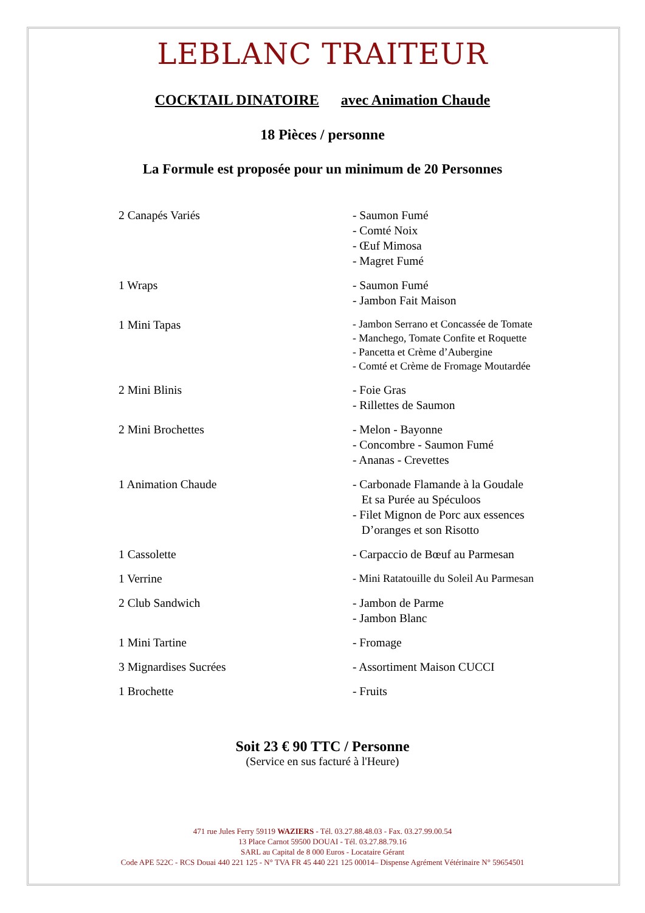LEBLANC TRAITEUR
COCKTAIL DINATOIRE avec Animation Chaude
18 Pièces / personne
La Formule est proposée pour un minimum de 20 Personnes
| 2 Canapés Variés | - Saumon Fumé - Comté Noix - Œuf Mimosa - Magret Fumé |
| 1 Wraps | - Saumon Fumé - Jambon Fait Maison |
| 1 Mini Tapas | - Jambon Serrano et Concassée de Tomate - Manchego, Tomate Confite et Roquette - Pancetta et Crème d’Aubergine - Comté et Crème de Fromage Moutardée |
| 2 Mini Blinis | - Foie Gras - Rillettes de Saumon |
| 2 Mini Brochettes | - Melon - Bayonne - Concombre - Saumon Fumé - Ananas - Crevettes |
| 1 Animation Chaude | - Carbonade Flamande à la Goudale Et sa Purée au Spéculoos - Filet Mignon de Porc aux essences D’oranges et son Risotto |
| 1 Cassolette | - Carpaccio de Bœuf au Parmesan |
| 1 Verrine | - Mini Ratatouille du Soleil Au Parmesan |
| 2 Club Sandwich | - Jambon de Parme - Jambon Blanc |
| 1 Mini Tartine | - Fromage |
| 3 Mignardises Sucrées | - Assortiment Maison CUCCI |
| 1 Brochette | - Fruits |
Soit 23 € 90 TTC / Personne
(Service en sus facturé à l'Heure)
471 rue Jules Ferry 59119 WAZIERS - Tél. 03.27.88.48.03 - Fax. 03.27.99.00.54
13 Place Carnot 59500 DOUAI - Tél. 03.27.88.79.16
SARL au Capital de 8 000 Euros - Locataire Gérant
Code APE 522C - RCS Douai 440 221 125 - N° TVA FR 45 440 221 125 00014– Dispense Agrément Vétérinaire N° 59654501